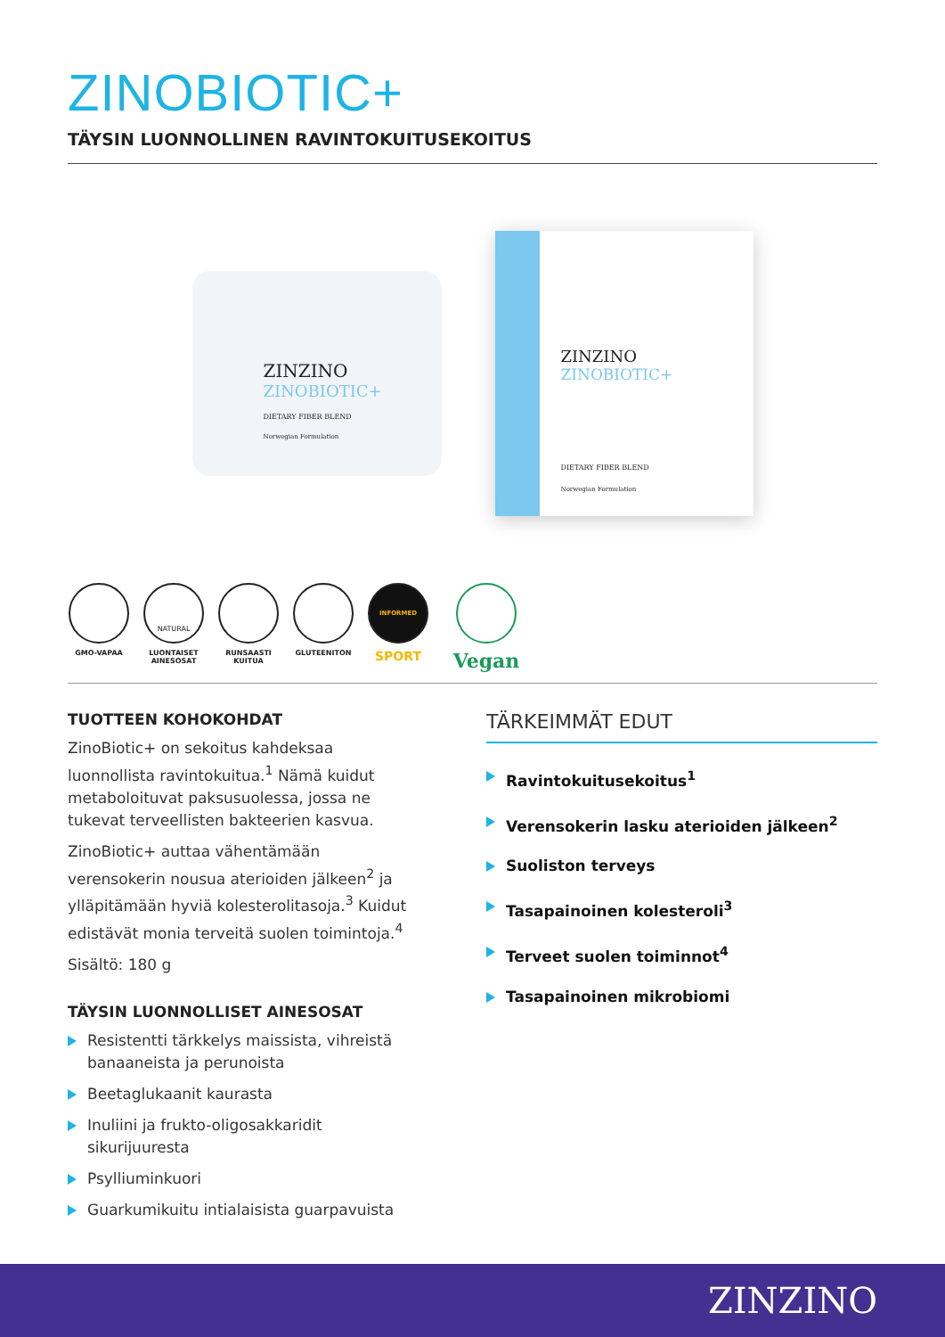ZINOBIOTIC+
TÄYSIN LUONNOLLINEN RAVINTOKUITUSEKOITUS
ZINZINO
ZINOBIOTIC+
DIETARY FIBER BLEND
Norwegian Formulation
ZINZINO
ZINOBIOTIC+
DIETARY FIBER BLEND
Norwegian Formulation
GMO-VAPAA
NATURAL
LUONTAISET AINESOSAT
RUNSAASTI KUITUA
GLUTEENITON
INFORMED
SPORT
Vegan
TUOTTEEN KOHOKOHDAT
ZinoBiotic+ on sekoitus kahdeksaa luonnollista ravintokuitua.<sup>1</sup> Nämä kuidut metaboloituvat paksusuolessa, jossa ne tukevat terveellisten bakteerien kasvua.
ZinoBiotic+ auttaa vähentämään verensokerin nousua aterioiden jälkeen<sup>2</sup> ja ylläpitämään hyviä kolesterolitasoja.<sup>3</sup> Kuidut edistävät monia terveitä suolen toimintoja.<sup>4</sup>
Sisältö: 180 g
TÄYSIN LUONNOLLISET AINESOSAT
Resistentti tärkkelys maissista, vihreistä banaaneista ja perunoista
Beetaglukaanit kaurasta
Inuliini ja frukto-oligosakkaridit sikurijuuresta
Psylliuminkuori
Guarkumikuitu intialaisista guarpavuista
TÄRKEIMMÄT EDUT
Ravintokuitusekoitus<sup>1</sup>
Verensokerin lasku aterioiden jälkeen<sup>2</sup>
Suoliston terveys
Tasapainoinen kolesteroli<sup>3</sup>
Terveet suolen toiminnot<sup>4</sup>
Tasapainoinen mikrobiomi
ZINZINO